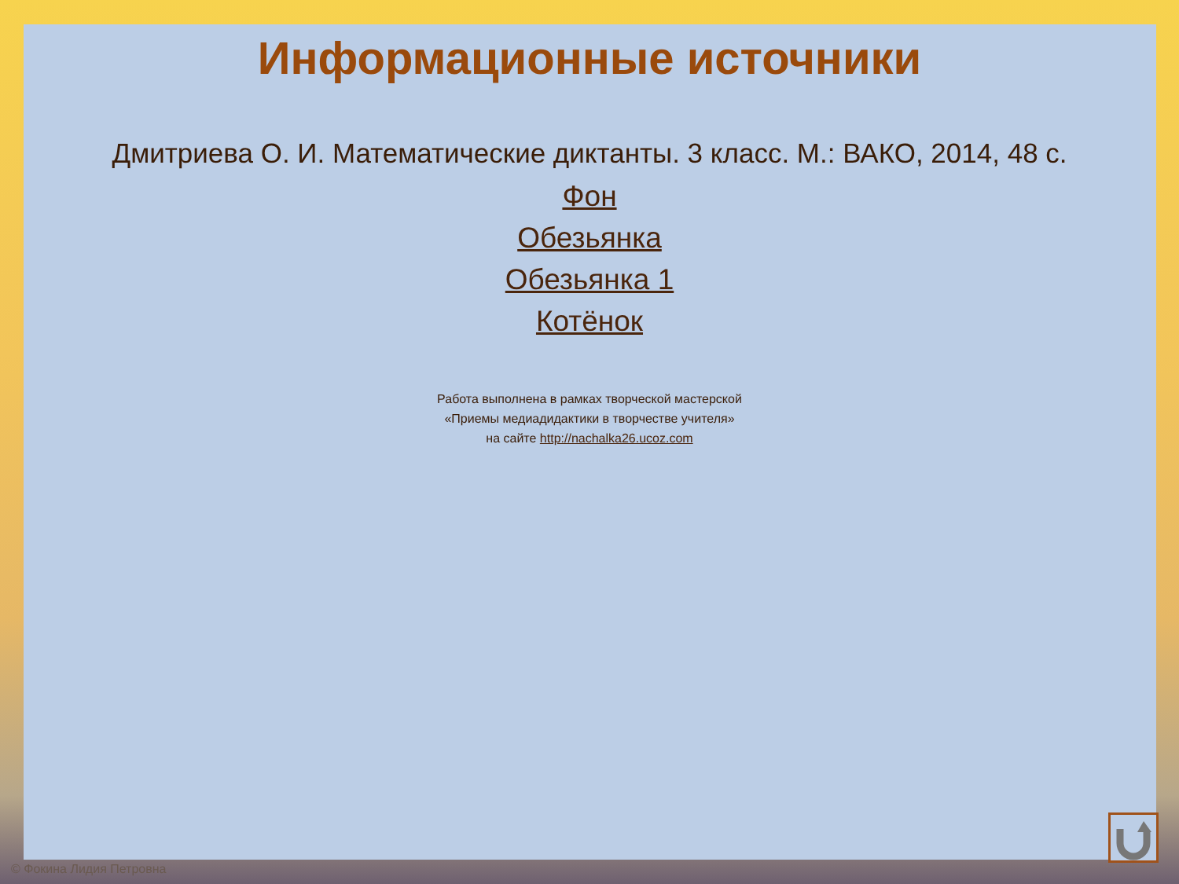Информационные источники
Дмитриева О. И. Математические диктанты. 3 класс. М.: ВАКО, 2014, 48 с.
Фон
Обезьянка
Обезьянка 1
Котёнок
Работа выполнена в рамках творческой мастерской
«Приемы медиадидактики в творчестве учителя»
на сайте http://nachalka26.ucoz.com
© Фокина Лидия Петровна